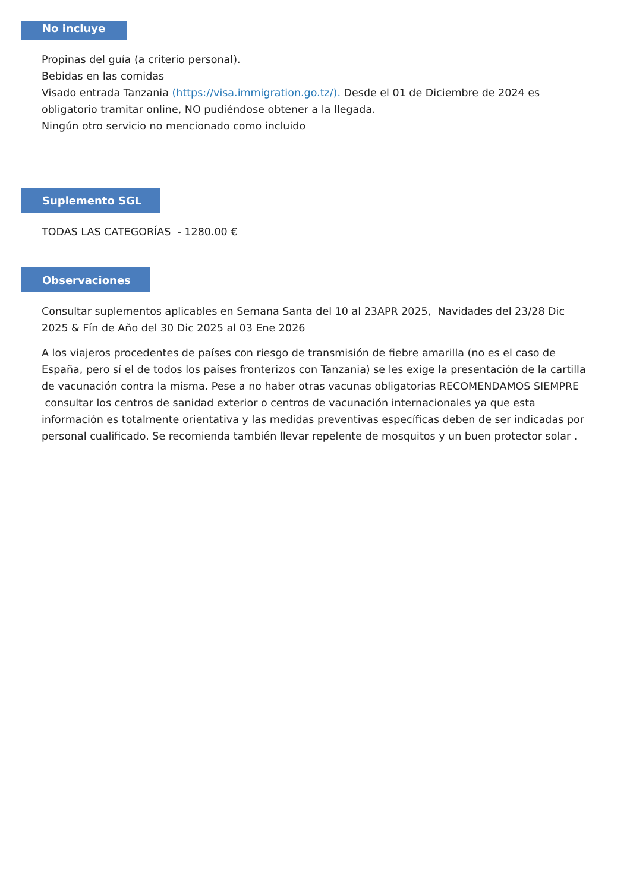No incluye
Propinas del guía (a criterio personal).
Bebidas en las comidas
Visado entrada Tanzania (https://visa.immigration.go.tz/). Desde el 01 de Diciembre de 2024 es obligatorio tramitar online, NO pudiéndose obtener a la llegada.
Ningún otro servicio no mencionado como incluido
Suplemento SGL
TODAS LAS CATEGORÍAS - 1280.00 €
Observaciones
Consultar suplementos aplicables en Semana Santa del 10 al 23APR 2025, Navidades del 23/28 Dic 2025 & Fín de Año del 30 Dic 2025 al 03 Ene 2026
A los viajeros procedentes de países con riesgo de transmisión de fiebre amarilla (no es el caso de España, pero sí el de todos los países fronterizos con Tanzania) se les exige la presentación de la cartilla de vacunación contra la misma. Pese a no haber otras vacunas obligatorias RECOMENDAMOS SIEMPRE consultar los centros de sanidad exterior o centros de vacunación internacionales ya que esta información es totalmente orientativa y las medidas preventivas específicas deben de ser indicadas por personal cualificado. Se recomienda también llevar repelente de mosquitos y un buen protector solar .